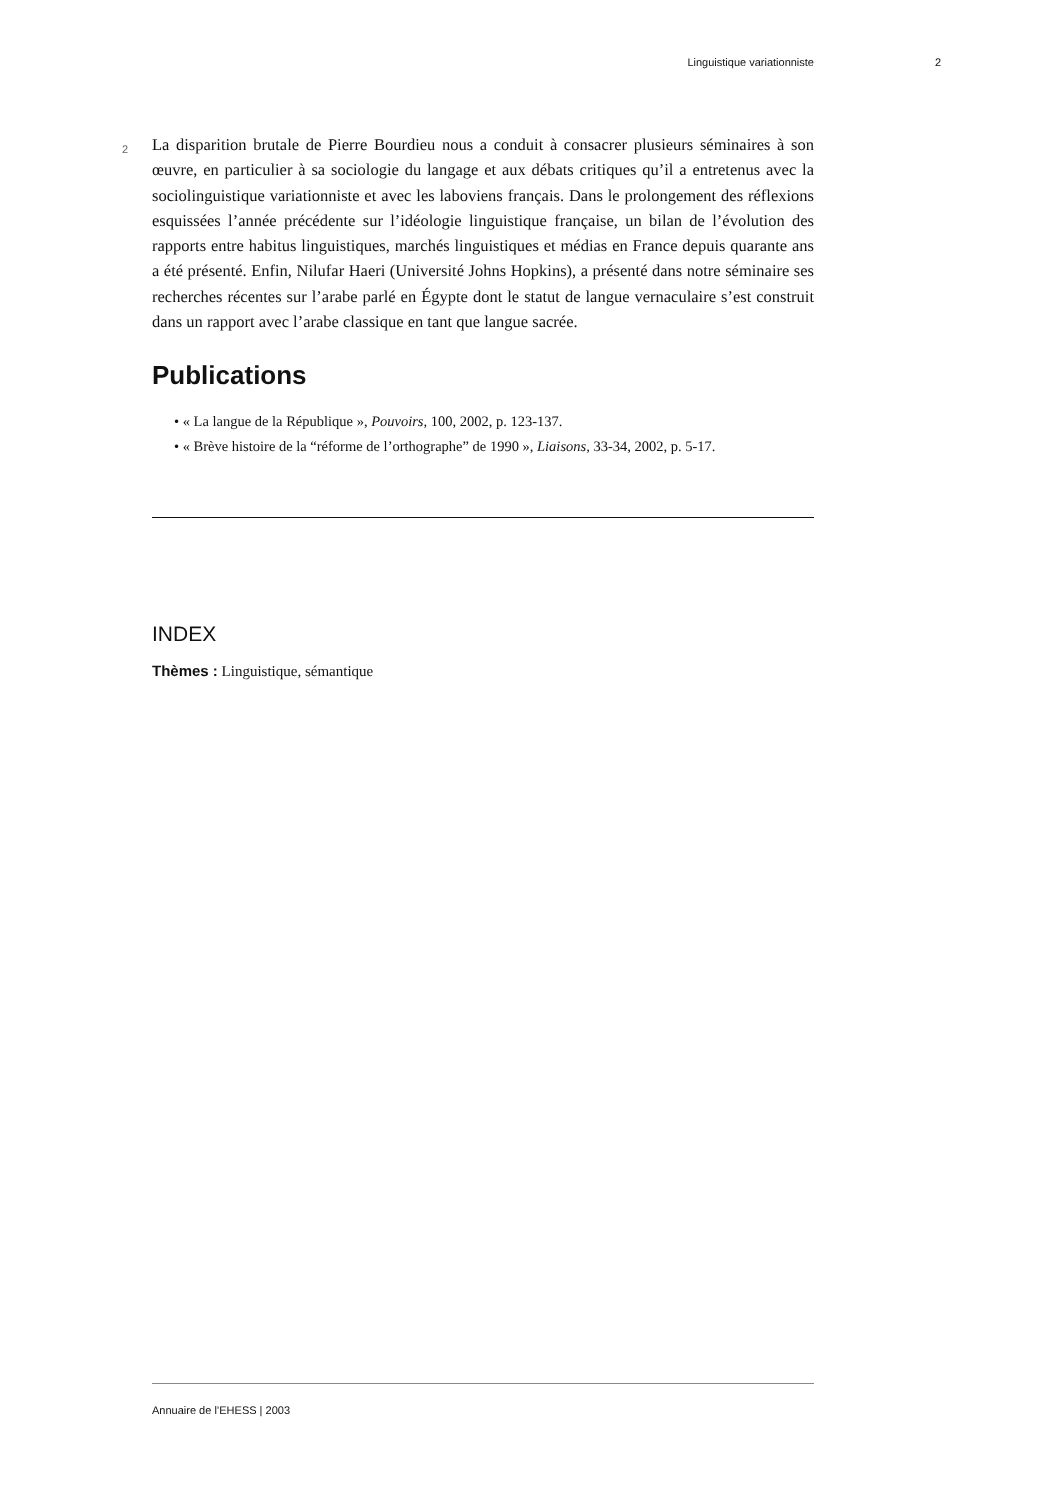Linguistique variationniste 2
2
La disparition brutale de Pierre Bourdieu nous a conduit à consacrer plusieurs séminaires à son œuvre, en particulier à sa sociologie du langage et aux débats critiques qu’il a entretenus avec la sociolinguistique variationniste et avec les laboviens français. Dans le prolongement des réflexions esquissées l’année précédente sur l’idéologie linguistique française, un bilan de l’évolution des rapports entre habitus linguistiques, marchés linguistiques et médias en France depuis quarante ans a été présenté. Enfin, Nilufar Haeri (Université Johns Hopkins), a présenté dans notre séminaire ses recherches récentes sur l’arabe parlé en Égypte dont le statut de langue vernaculaire s’est construit dans un rapport avec l’arabe classique en tant que langue sacrée.
Publications
• « La langue de la République », Pouvoirs, 100, 2002, p. 123-137.
• « Brève histoire de la “réforme de l’orthographe” de 1990 », Liaisons, 33-34, 2002, p. 5-17.
INDEX
Thèmes : Linguistique, sémantique
Annuaire de l’EHESS | 2003